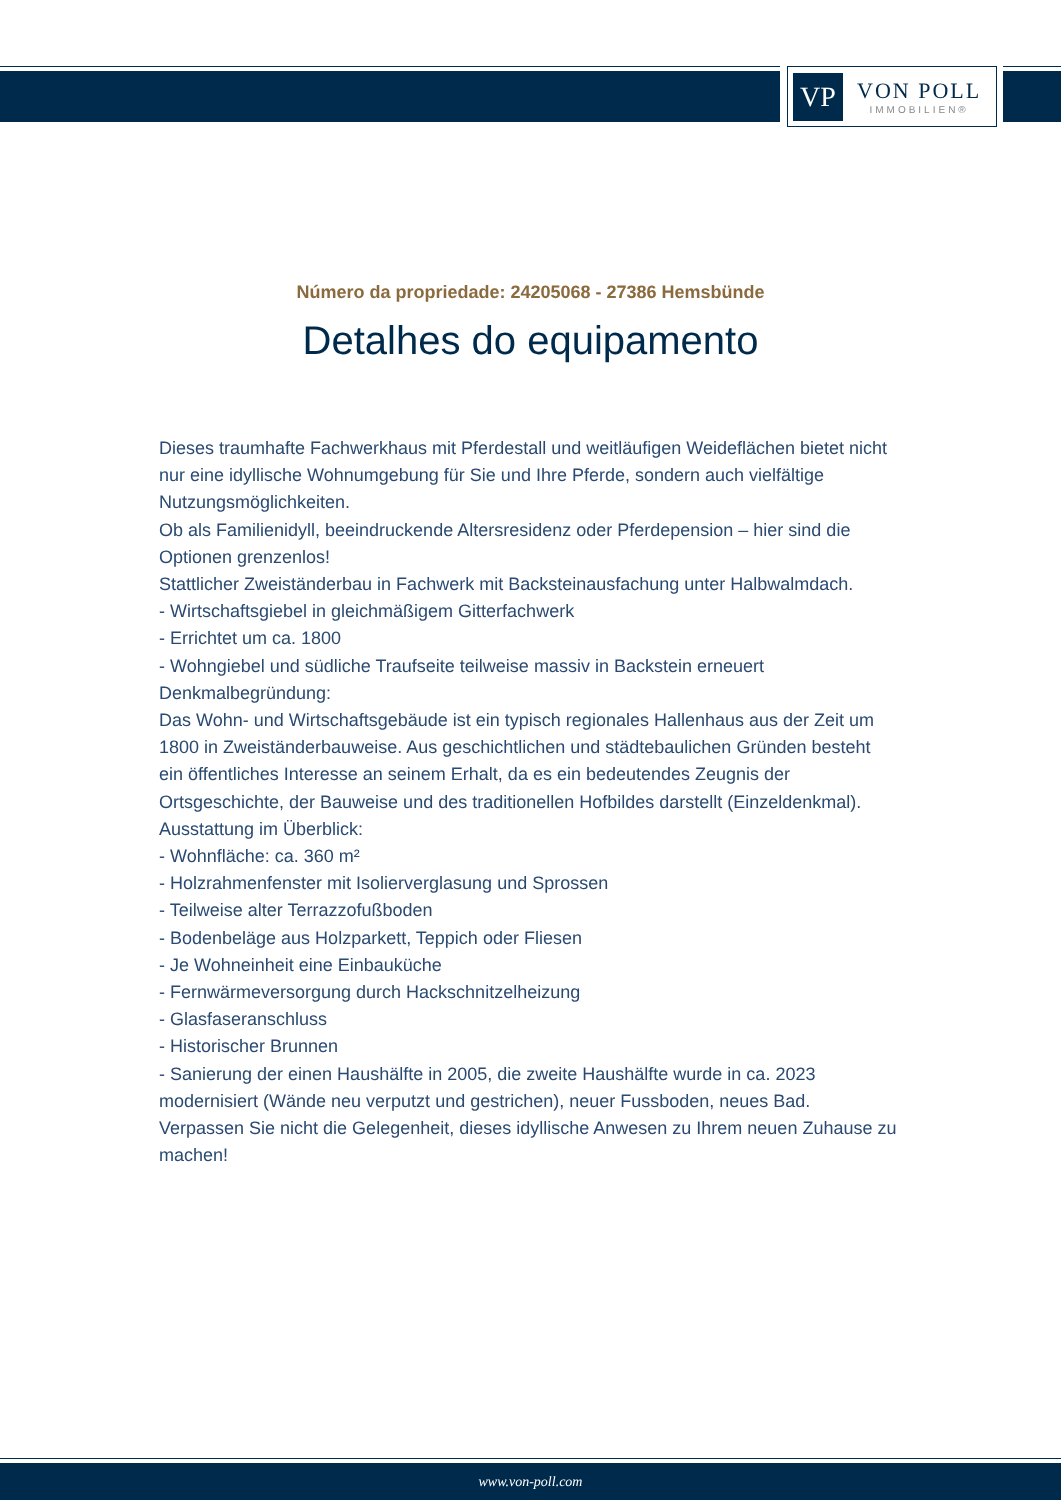VP
VON POLL
IMMOBILIEN®
Número da propriedade: 24205068 - 27386 Hemsbünde
Detalhes do equipamento
Dieses traumhafte Fachwerkhaus mit Pferdestall und weitläufigen Weideflächen bietet nicht nur eine idyllische Wohnumgebung für Sie und Ihre Pferde, sondern auch vielfältige Nutzungsmöglichkeiten.
Ob als Familienidyll, beeindruckende Altersresidenz oder Pferdepension – hier sind die Optionen grenzenlos!
Stattlicher Zweiständerbau in Fachwerk mit Backsteinausfachung unter Halbwalmdach.
- Wirtschaftsgiebel in gleichmäßigem Gitterfachwerk
- Errichtet um ca. 1800
- Wohngiebel und südliche Traufseite teilweise massiv in Backstein erneuert
Denkmalbegründung:
Das Wohn- und Wirtschaftsgebäude ist ein typisch regionales Hallenhaus aus der Zeit um 1800 in Zweiständerbauweise. Aus geschichtlichen und städtebaulichen Gründen besteht ein öffentliches Interesse an seinem Erhalt, da es ein bedeutendes Zeugnis der Ortsgeschichte, der Bauweise und des traditionellen Hofbildes darstellt (Einzeldenkmal).
Ausstattung im Überblick:
- Wohnfläche: ca. 360 m²
- Holzrahmenfenster mit Isolierverglasung und Sprossen
- Teilweise alter Terrazzofußboden
- Bodenbeläge aus Holzparkett, Teppich oder Fliesen
- Je Wohneinheit eine Einbauküche
- Fernwärmeversorgung durch Hackschnitzelheizung
- Glasfaseranschluss
- Historischer Brunnen
- Sanierung der einen Haushälfte in 2005, die zweite Haushälfte wurde in ca. 2023 modernisiert (Wände neu verputzt und gestrichen), neuer Fussboden, neues Bad.
Verpassen Sie nicht die Gelegenheit, dieses idyllische Anwesen zu Ihrem neuen Zuhause zu machen!
www.von-poll.com